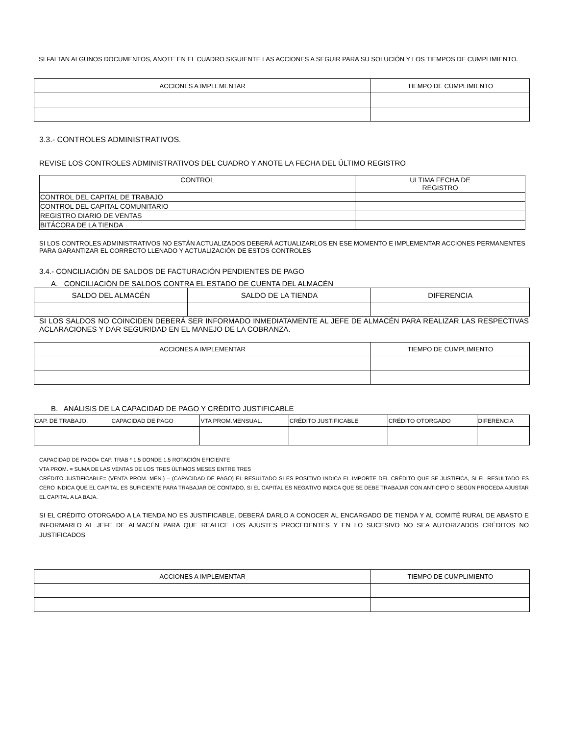SI FALTAN ALGUNOS DOCUMENTOS, ANOTE EN EL CUADRO SIGUIENTE LAS ACCIONES A SEGUIR PARA SU SOLUCIÓN Y LOS TIEMPOS DE CUMPLIMIENTO.
| ACCIONES A IMPLEMENTAR | TIEMPO DE CUMPLIMIENTO |
| --- | --- |
3.3.- CONTROLES ADMINISTRATIVOS.
REVISE LOS CONTROLES ADMINISTRATIVOS DEL CUADRO Y ANOTE LA FECHA DEL ÚLTIMO REGISTRO
| CONTROL | ULTIMA FECHA DE REGISTRO |
| --- | --- |
| CONTROL DEL CAPITAL DE TRABAJO | |
| CONTROL DEL CAPITAL COMUNITARIO | |
| REGISTRO DIARIO DE VENTAS | |
| BITÁCORA DE LA TIENDA | |
SI LOS CONTROLES ADMINISTRATIVOS NO ESTÁN ACTUALIZADOS DEBERÁ ACTUALIZARLOS EN ESE MOMENTO E IMPLEMENTAR ACCIONES PERMANENTES PARA GARANTIZAR EL CORRECTO LLENADO Y ACTUALIZACIÓN DE ESTOS CONTROLES
3.4.- CONCILIACIÓN DE SALDOS DE FACTURACIÓN PENDIENTES DE PAGO
A. CONCILIACIÓN DE SALDOS CONTRA EL ESTADO DE CUENTA DEL ALMACÉN
| SALDO DEL ALMACÉN | SALDO DE LA TIENDA | DIFERENCIA |
| --- | --- | --- |
SI LOS SALDOS NO COINCIDEN DEBERÁ SER INFORMADO INMEDIATAMENTE AL JEFE DE ALMACÉN PARA REALIZAR LAS RESPECTIVAS ACLARACIONES Y DAR SEGURIDAD EN EL MANEJO DE LA COBRANZA.
| ACCIONES A IMPLEMENTAR | TIEMPO DE CUMPLIMIENTO |
| --- | --- |
B. ANÁLISIS DE LA CAPACIDAD DE PAGO Y CRÉDITO JUSTIFICABLE
| CAP. DE TRABAJO. | CAPACIDAD DE PAGO | VTA PROM.MENSUAL. | CRÉDITO JUSTIFICABLE | CRÉDITO OTORGADO | DIFERENCIA |
| --- | --- | --- | --- | --- | --- |
CAPACIDAD DE PAGO= CAP. TRAB * 1.5 DONDE 1.5 ROTACIÓN EFICIENTE
VTA PROM. = SUMA DE LAS VENTAS DE LOS TRES ÚLTIMOS MESES ENTRE TRES
CRÉDITO JUSTIFICABLE= (VENTA PROM. MEN.) – (CAPACIDAD DE PAGO) EL RESULTADO SI ES POSITIVO INDICA EL IMPORTE DEL CRÉDITO QUE SE JUSTIFICA, SI EL RESULTADO ES CERO INDICA QUE EL CAPITAL ES SUFICIENTE PARA TRABAJAR DE CONTADO, SI EL CAPITAL ES NEGATIVO INDICA QUE SE DEBE TRABAJAR CON ANTICIPO O SEGÚN PROCEDA AJUSTAR EL CAPITAL A LA BAJA.
SI EL CRÉDITO OTORGADO A LA TIENDA NO ES JUSTIFICABLE, DEBERÁ DARLO A CONOCER AL ENCARGADO DE TIENDA Y AL COMITÉ RURAL DE ABASTO E INFORMARLO AL JEFE DE ALMACÉN PARA QUE REALICE LOS AJUSTES PROCEDENTES Y EN LO SUCESIVO NO SEA AUTORIZADOS CRÉDITOS NO JUSTIFICADOS
| ACCIONES A IMPLEMENTAR | TIEMPO DE CUMPLIMIENTO |
| --- | --- |